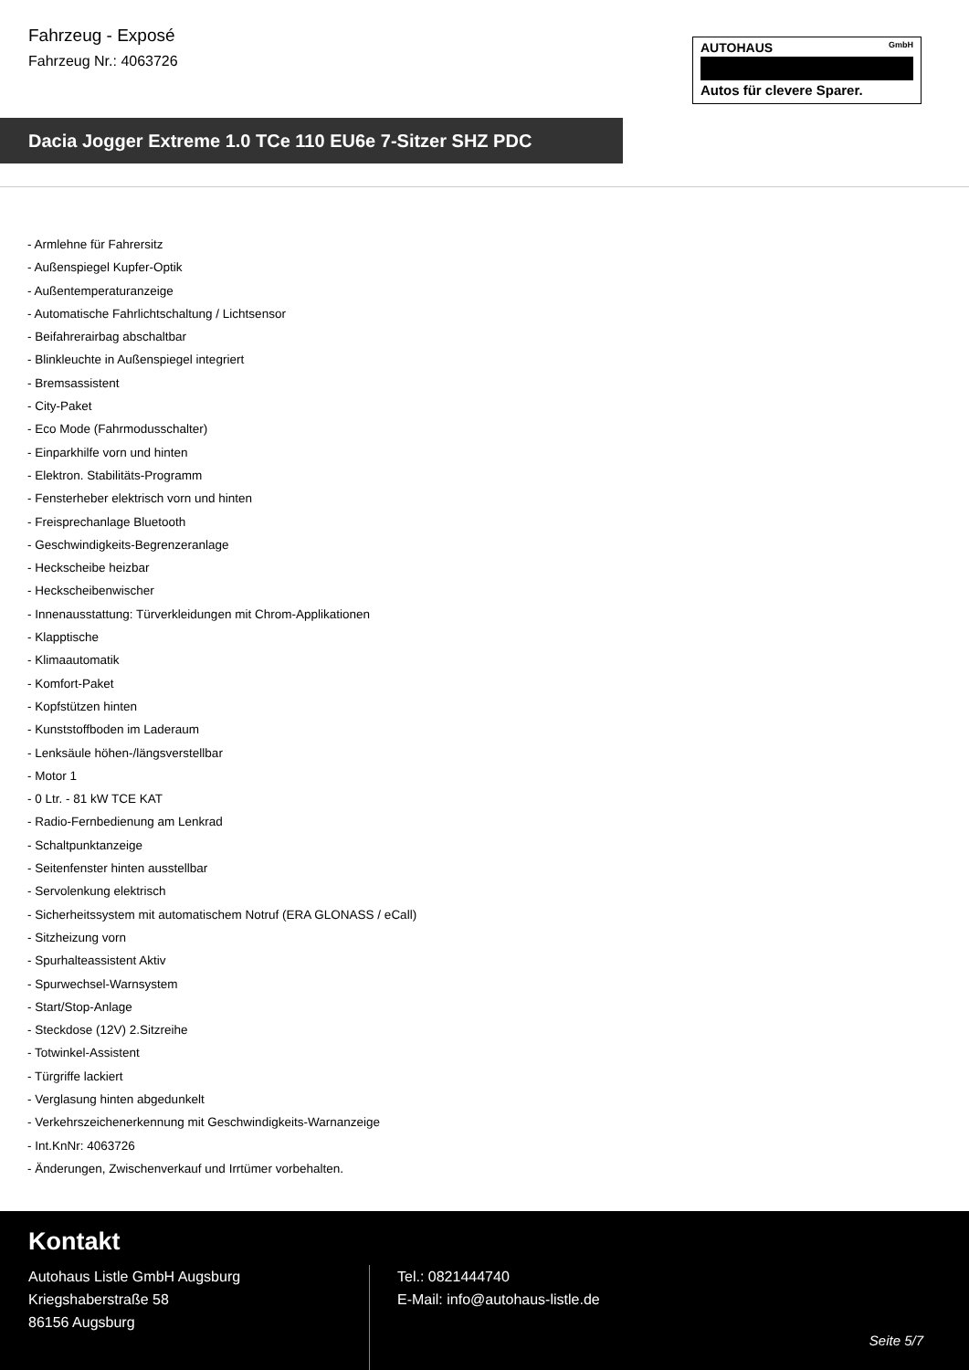Fahrzeug - Exposé
Fahrzeug Nr.: 4063726
AUTOHAUS GmbH
Autos für clevere Sparer.
Dacia Jogger Extreme 1.0 TCe 110 EU6e 7-Sitzer SHZ PDC
- Armlehne für Fahrersitz
- Außenspiegel Kupfer-Optik
- Außentemperaturanzeige
- Automatische Fahrlichtschaltung / Lichtsensor
- Beifahrerairbag abschaltbar
- Blinkleuchte in Außenspiegel integriert
- Bremsassistent
- City-Paket
- Eco Mode (Fahrmodusschalter)
- Einparkhilfe vorn und hinten
- Elektron. Stabilitäts-Programm
- Fensterheber elektrisch vorn und hinten
- Freisprechanlage Bluetooth
- Geschwindigkeits-Begrenzeranlage
- Heckscheibe heizbar
- Heckscheibenwischer
- Innenausstattung: Türverkleidungen mit Chrom-Applikationen
- Klapptische
- Klimaautomatik
- Komfort-Paket
- Kopfstützen hinten
- Kunststoffboden im Laderaum
- Lenksäule höhen-/längsverstellbar
- Motor 1
- 0 Ltr. - 81 kW TCE KAT
- Radio-Fernbedienung am Lenkrad
- Schaltpunktanzeige
- Seitenfenster hinten ausstellbar
- Servolenkung elektrisch
- Sicherheitssystem mit automatischem Notruf (ERA GLONASS / eCall)
- Sitzheizung vorn
- Spurhalteassistent Aktiv
- Spurwechsel-Warnsystem
- Start/Stop-Anlage
- Steckdose (12V) 2.Sitzreihe
- Totwinkel-Assistent
- Türgriffe lackiert
- Verglasung hinten abgedunkelt
- Verkehrszeichenerkennung mit Geschwindigkeits-Warnanzeige
- Int.KnNr: 4063726
- Änderungen, Zwischenverkauf und Irrtümer vorbehalten.
Kontakt
Autohaus Listle GmbH Augsburg
Kriegshaberstraße 58
86156 Augsburg
Tel.: 0821444740
E-Mail: info@autohaus-listle.de
Seite 5/7